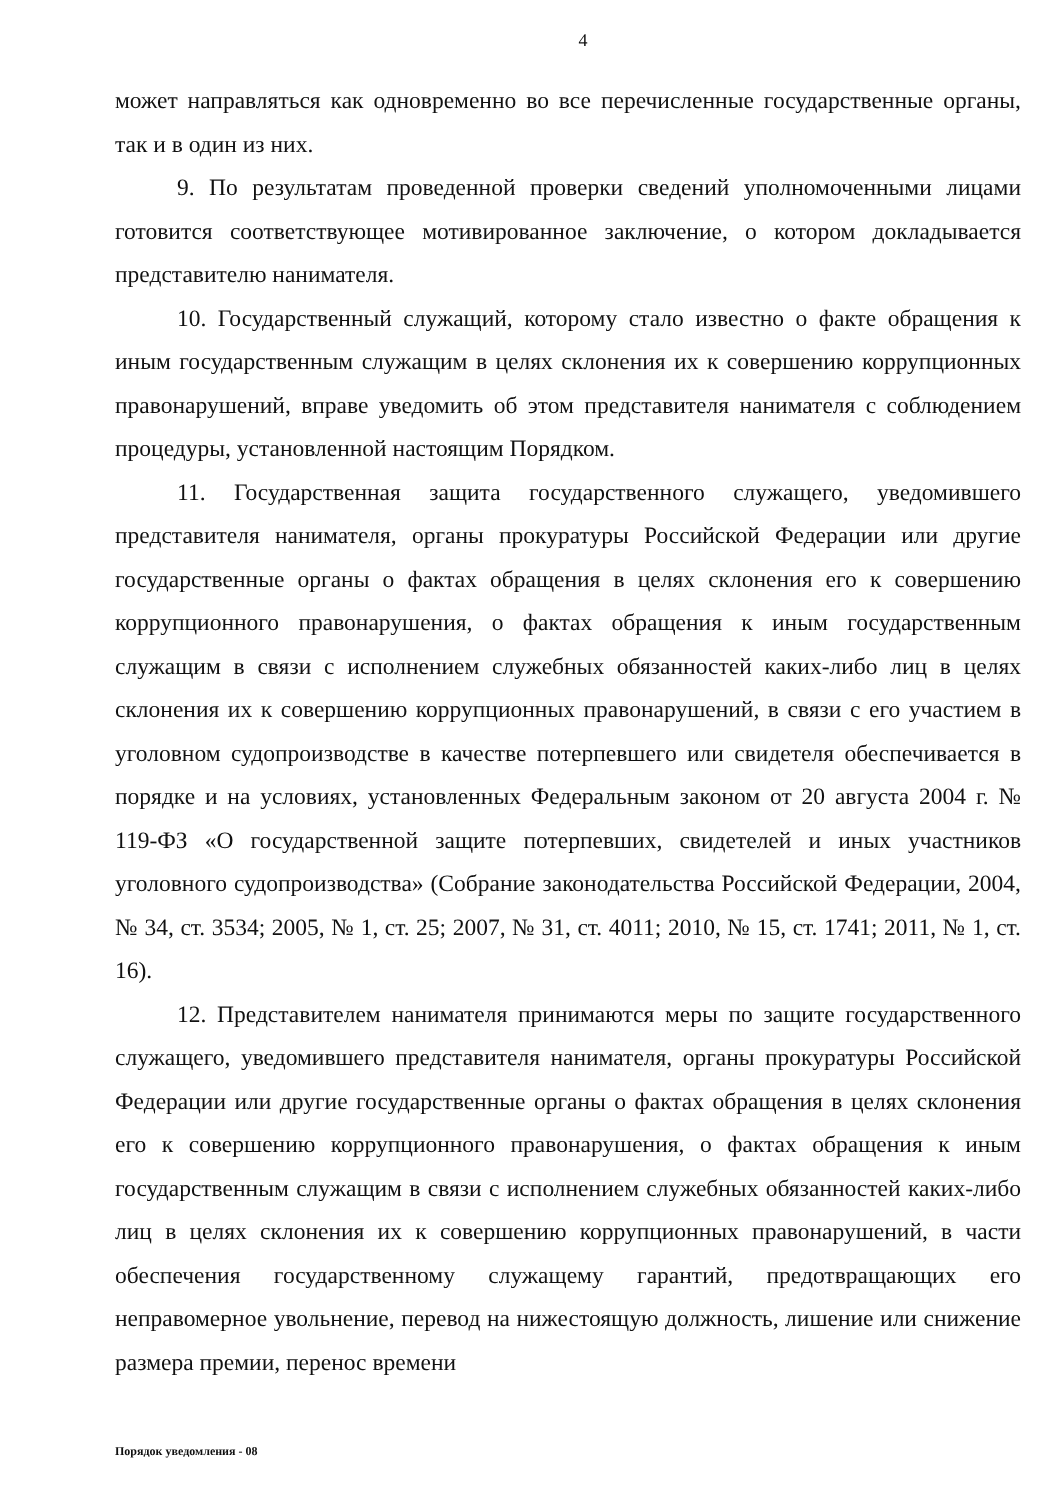4
может направляться как одновременно во все перечисленные государственные органы, так и в один из них.
9. По результатам проведенной проверки сведений уполномоченными лицами готовится соответствующее мотивированное заключение, о котором докладывается представителю нанимателя.
10. Государственный служащий, которому стало известно о факте обращения к иным государственным служащим в целях склонения их к совершению коррупционных правонарушений, вправе уведомить об этом представителя нанимателя с соблюдением процедуры, установленной настоящим Порядком.
11. Государственная защита государственного служащего, уведомившего представителя нанимателя, органы прокуратуры Российской Федерации или другие государственные органы о фактах обращения в целях склонения его к совершению коррупционного правонарушения, о фактах обращения к иным государственным служащим в связи с исполнением служебных обязанностей каких-либо лиц в целях склонения их к совершению коррупционных правонарушений, в связи с его участием в уголовном судопроизводстве в качестве потерпевшего или свидетеля обеспечивается в порядке и на условиях, установленных Федеральным законом от 20 августа 2004 г. № 119-ФЗ «О государственной защите потерпевших, свидетелей и иных участников уголовного судопроизводства» (Собрание законодательства Российской Федерации, 2004, № 34, ст. 3534; 2005, № 1, ст. 25; 2007, № 31, ст. 4011; 2010, № 15, ст. 1741; 2011, № 1, ст. 16).
12. Представителем нанимателя принимаются меры по защите государственного служащего, уведомившего представителя нанимателя, органы прокуратуры Российской Федерации или другие государственные органы о фактах обращения в целях склонения его к совершению коррупционного правонарушения, о фактах обращения к иным государственным служащим в связи с исполнением служебных обязанностей каких-либо лиц в целях склонения их к совершению коррупционных правонарушений, в части обеспечения государственному служащему гарантий, предотвращающих его неправомерное увольнение, перевод на нижестоящую должность, лишение или снижение размера премии, перенос времени
Порядок уведомления - 08